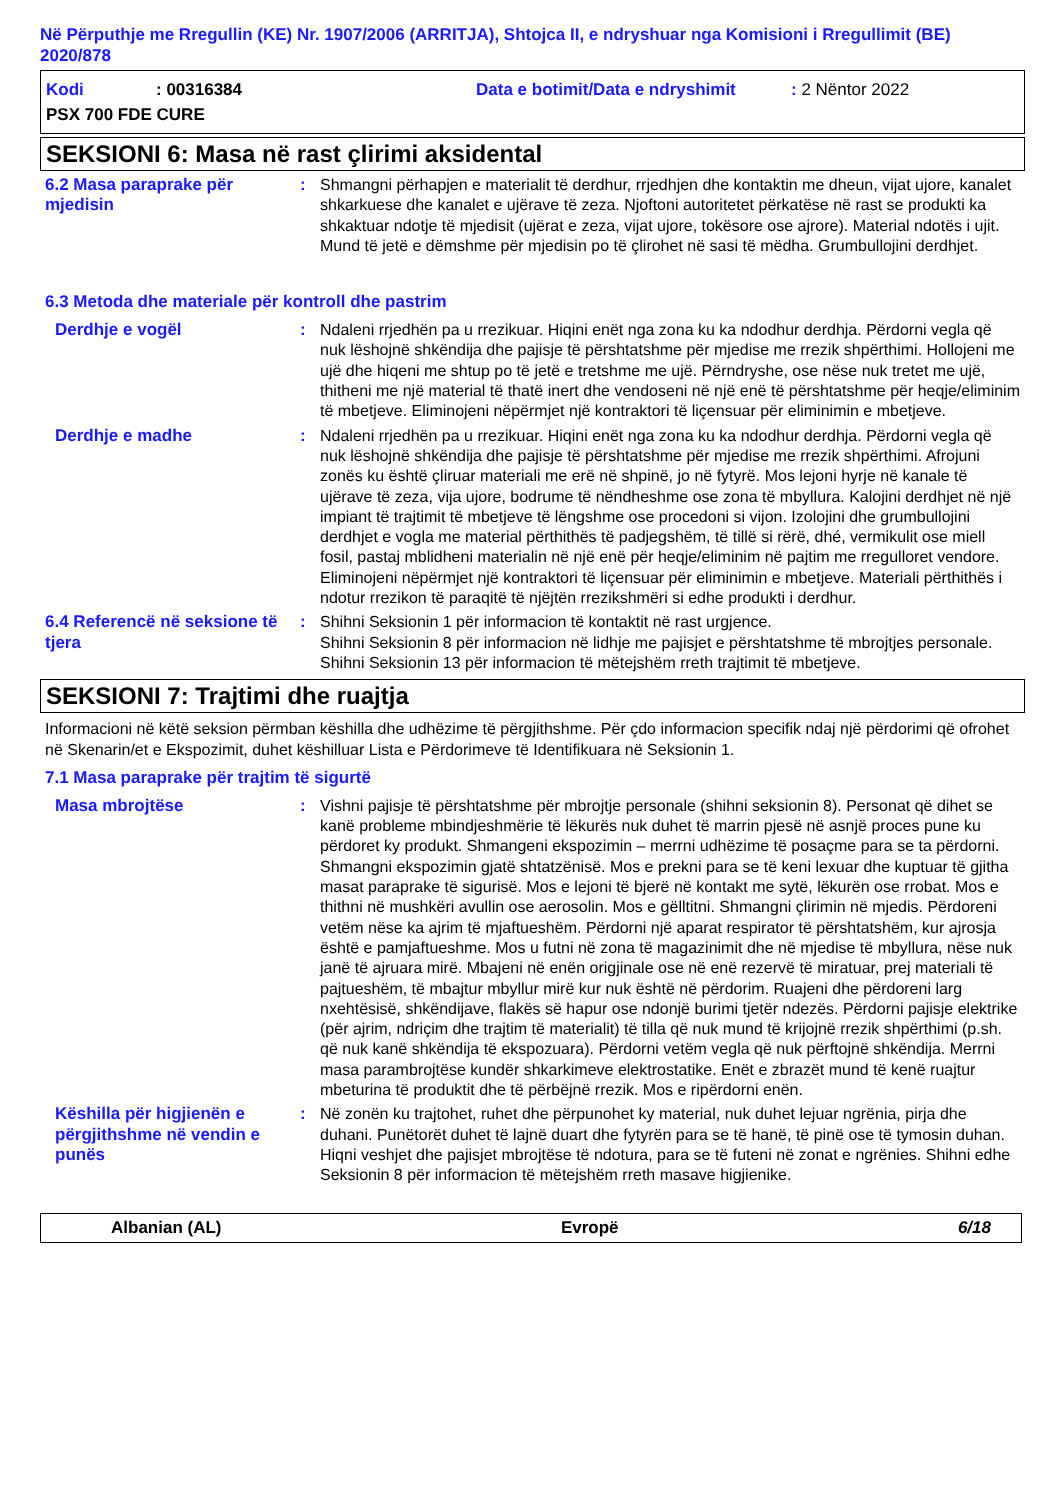Në Përputhje me Rregullin (KE) Nr. 1907/2006 (ARRITJA), Shtojca II, e ndryshuar nga Komisioni i Rregullimit (BE) 2020/878
Kodi: 00316384 Data e botimit/Data e ndryshimit: 2 Nëntor 2022
PSX 700 FDE CURE
SEKSIONI 6: Masa në rast çlirimi aksidental
6.2 Masa paraprake për mjedisin
: Shmangni përhapjen e materialit të derdhur, rrjedhjen dhe kontaktin me dheun, vijat ujore, kanalet shkarkuese dhe kanalet e ujërave të zeza. Njoftoni autoritetet përkatëse në rast se produkti ka shkaktuar ndotje të mjedisit (ujërat e zeza, vijat ujore, tokësore ose ajrore). Material ndotës i ujit. Mund të jetë e dëmshme për mjedisin po të çlirohet në sasi të mëdha. Grumbullojini derdhjet.
6.3 Metoda dhe materiale për kontroll dhe pastrim
Derdhje e vogël : Ndaleni rrjedhën pa u rrezikuar. Hiqini enët nga zona ku ka ndodhur derdhja. Përdorni vegla që nuk lëshojnë shkëndija dhe pajisje të përshtatshme për mjedise me rrezik shpërthimi. Hollojeni me ujë dhe hiqeni me shtup po të jetë e tretshme me ujë. Përndryshe, ose nëse nuk tretet me ujë, thitheni me një material të thatë inert dhe vendoseni në një enë të përshtatshme për heqje/eliminim të mbetjeve. Eliminojeni nëpërmjet një kontraktori të liçensuar për eliminimin e mbetjeve.
Derdhje e madhe : Ndaleni rrjedhën pa u rrezikuar. Hiqini enët nga zona ku ka ndodhur derdhja. Përdorni vegla që nuk lëshojnë shkëndija dhe pajisje të përshtatshme për mjedise me rrezik shpërthimi. Afrojuni zonës ku është çliruar materiali me erë në shpinë, jo në fytyrë. Mos lejoni hyrje në kanale të ujërave të zeza, vija ujore, bodrume të nëndheshme ose zona të mbyllura. Kalojini derdhjet në një impiant të trajtimit të mbetjeve të lëngshme ose procedoni si vijon. Izolojini dhe grumbullojini derdhjet e vogla me material përthithës të padjegshëm, të tillë si rërë, dhé, vermikulit ose miell fosil, pastaj mblidheni materialin në një enë për heqje/eliminim në pajtim me rregulloret vendore. Eliminojeni nëpërmjet një kontraktori të liçensuar për eliminimin e mbetjeve. Materiali përthithës i ndotur rrezikon të paraqitë të njëjtën rrezikshmëri si edhe produkti i derdhur.
6.4 Referencë në seksione të tjera
: Shihni Seksionin 1 për informacion të kontaktit në rast urgjence.
Shihni Seksionin 8 për informacion në lidhje me pajisjet e përshtatshme të mbrojtjes personale.
Shihni Seksionin 13 për informacion të mëtejshëm rreth trajtimit të mbetjeve.
SEKSIONI 7: Trajtimi dhe ruajtja
Informacioni në këtë seksion përmban këshilla dhe udhëzime të përgjithshme. Për çdo informacion specifik ndaj një përdorimi që ofrohet në Skenarin/et e Ekspozimit, duhet këshilluar Lista e Përdorimeve të Identifikuara në Seksionin 1.
7.1 Masa paraprake për trajtim të sigurtë
Masa mbrojtëse : Vishni pajisje të përshtatshme për mbrojtje personale (shihni seksionin 8). Personat që dihet se kanë probleme mbindjeshmërie të lëkurës nuk duhet të marrin pjesë në asnjë proces pune ku përdoret ky produkt. Shmangeni ekspozimin – merrni udhëzime të posaçme para se ta përdorni. Shmangni ekspozimin gjatë shtatzënisë. Mos e prekni para se të keni lexuar dhe kuptuar të gjitha masat paraprake të sigurisë. Mos e lejoni të bjerë në kontakt me sytë, lëkurën ose rrobat. Mos e thithni në mushkëri avullin ose aerosolin. Mos e gëlltitni. Shmangni çlirimin në mjedis. Përdoreni vetëm nëse ka ajrim të mjaftueshëm. Përdorni një aparat respirator të përshtatshëm, kur ajrosja është e pamjaftueshme. Mos u futni në zona të magazinimit dhe në mjedise të mbyllura, nëse nuk janë të ajruara mirë. Mbajeni në enën origjinale ose në enë rezervë të miratuar, prej materiali të pajtueshëm, të mbajtur mbyllur mirë kur nuk është në përdorim. Ruajeni dhe përdoreni larg nxehtësisë, shkëndijave, flakës së hapur ose ndonjë burimi tjetër ndezës. Përdorni pajisje elektrike (për ajrim, ndriçim dhe trajtim të materialit) të tilla që nuk mund të krijojnë rrezik shpërthimi (p.sh. që nuk kanë shkëndija të ekspozuara). Përdorni vetëm vegla që nuk përftojnë shkëndija. Merrni masa parambrojtëse kundër shkarkimeve elektrostatike. Enët e zbrazët mund të kenë ruajtur mbeturina të produktit dhe të përbëjnë rrezik. Mos e ripërdorni enën.
Këshilla për higjienën e përgjithshme në vendin e punës
: Në zonën ku trajtohet, ruhet dhe përpunohet ky material, nuk duhet lejuar ngrënia, pirja dhe duhani. Punëtorët duhet të lajnë duart dhe fytyrën para se të hanë, të pinë ose të tymosin duhan. Hiqni veshjet dhe pajisjet mbrojtëse të ndotura, para se të futeni në zonat e ngrënies. Shihni edhe Seksionin 8 për informacion të mëtejshëm rreth masave higjienike.
Albanian (AL) Evropë 6/18